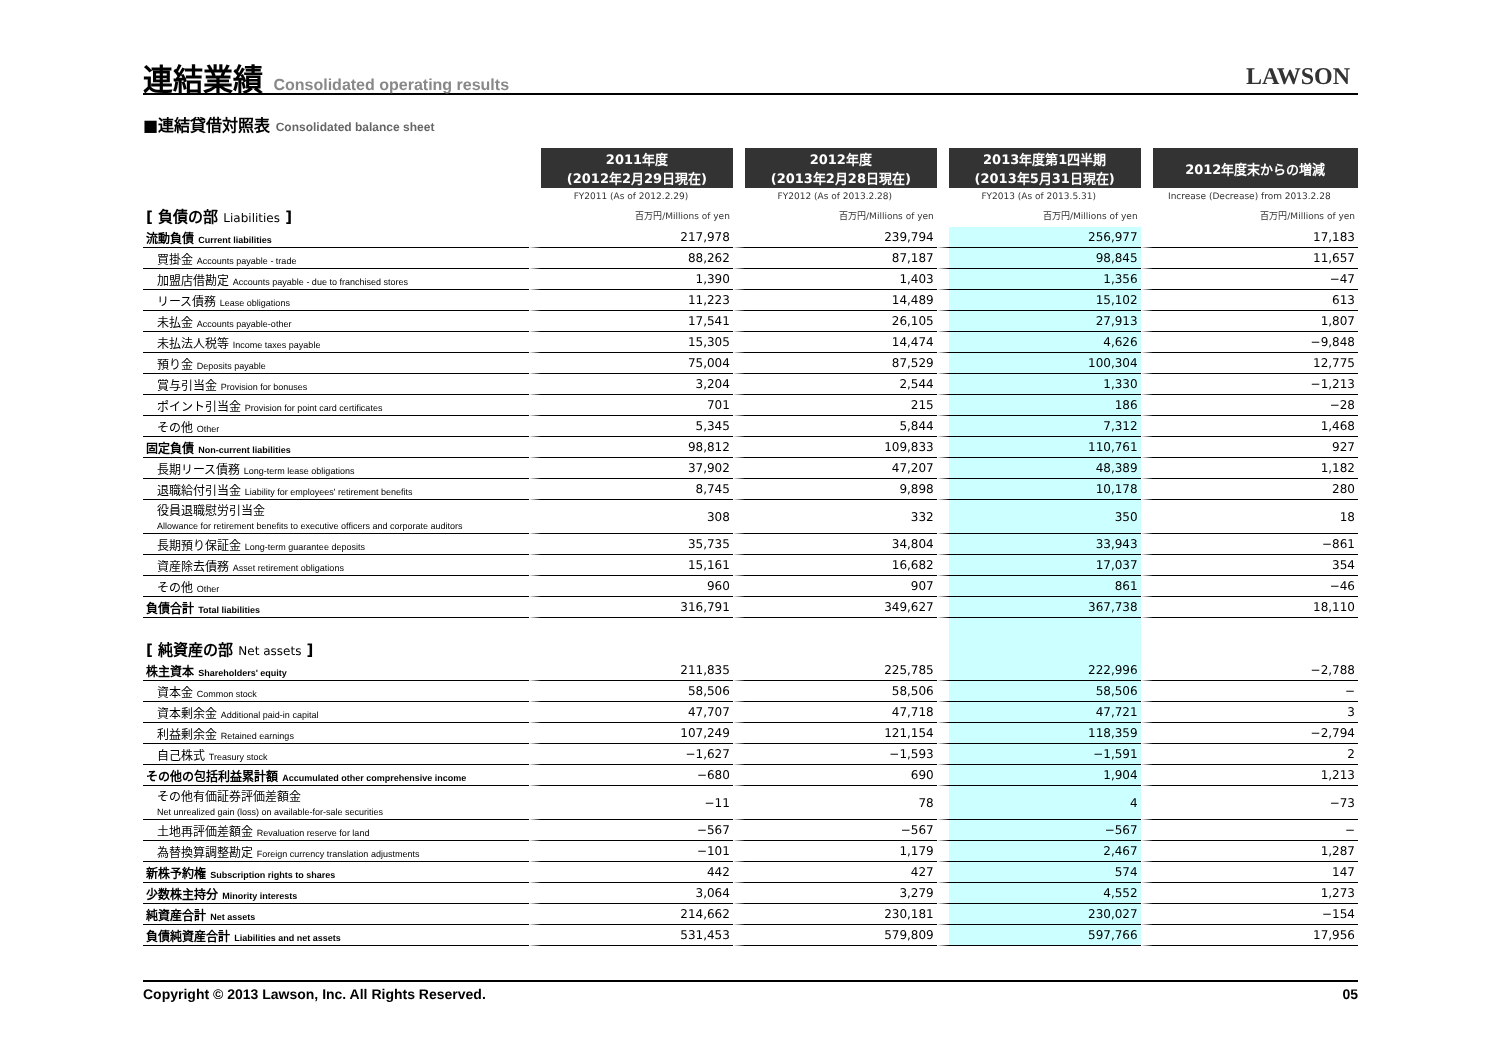連結業績 Consolidated operating results
LAWSON
■連結貸借対照表 Consolidated balance sheet
| | 2011年度 (2012年2月29日現在) | 2012年度 (2013年2月28日現在) | 2013年度第1四半期 (2013年5月31日現在) | 2012年度末からの増減 |
| --- | --- | --- | --- | --- |
| | FY2011 (As of 2012.2.29) | FY2012 (As of 2013.2.28) | FY2013 (As of 2013.5.31) | Increase (Decrease) from 2013.2.28 |
| [ 負債の部 Liabilities ] | 百万円/Millions of yen | 百万円/Millions of yen | 百万円/Millions of yen | 百万円/Millions of yen |
| 流動負債 Current liabilities | 217,978 | 239,794 | 256,977 | 17,183 |
| 買掛金 Accounts payable - trade | 88,262 | 87,187 | 98,845 | 11,657 |
| 加盟店借勘定 Accounts payable - due to franchised stores | 1,390 | 1,403 | 1,356 | −47 |
| リース債務 Lease obligations | 11,223 | 14,489 | 15,102 | 613 |
| 未払金 Accounts payable-other | 17,541 | 26,105 | 27,913 | 1,807 |
| 未払法人税等 Income taxes payable | 15,305 | 14,474 | 4,626 | −9,848 |
| 預り金 Deposits payable | 75,004 | 87,529 | 100,304 | 12,775 |
| 賞与引当金 Provision for bonuses | 3,204 | 2,544 | 1,330 | −1,213 |
| ポイント引当金 Provision for point card certificates | 701 | 215 | 186 | −28 |
| その他 Other | 5,345 | 5,844 | 7,312 | 1,468 |
| 固定負債 Non-current liabilities | 98,812 | 109,833 | 110,761 | 927 |
| 長期リース債務 Long-term lease obligations | 37,902 | 47,207 | 48,389 | 1,182 |
| 退職給付引当金 Liability for employees' retirement benefits | 8,745 | 9,898 | 10,178 | 280 |
| 役員退職慰労引当金 Allowance for retirement benefits to executive officers and corporate auditors | 308 | 332 | 350 | 18 |
| 長期預り保証金 Long-term guarantee deposits | 35,735 | 34,804 | 33,943 | −861 |
| 資産除去債務 Asset retirement obligations | 15,161 | 16,682 | 17,037 | 354 |
| その他 Other | 960 | 907 | 861 | −46 |
| 負債合計 Total liabilities | 316,791 | 349,627 | 367,738 | 18,110 |
| [ 純資産の部 Net assets ] | | | | |
| 株主資本 Shareholders' equity | 211,835 | 225,785 | 222,996 | −2,788 |
| 資本金 Common stock | 58,506 | 58,506 | 58,506 | − |
| 資本剰余金 Additional paid-in capital | 47,707 | 47,718 | 47,721 | 3 |
| 利益剰余金 Retained earnings | 107,249 | 121,154 | 118,359 | −2,794 |
| 自己株式 Treasury stock | −1,627 | −1,593 | −1,591 | 2 |
| その他の包括利益累計額 Accumulated other comprehensive income | −680 | 690 | 1,904 | 1,213 |
| その他有価証券評価差額金 Net unrealized gain (loss) on available-for-sale securities | −11 | 78 | 4 | −73 |
| 土地再評価差額金 Revaluation reserve for land | −567 | −567 | −567 | − |
| 為替換算調整勘定 Foreign currency translation adjustments | −101 | 1,179 | 2,467 | 1,287 |
| 新株予約権 Subscription rights to shares | 442 | 427 | 574 | 147 |
| 少数株主持分 Minority interests | 3,064 | 3,279 | 4,552 | 1,273 |
| 純資産合計 Net assets | 214,662 | 230,181 | 230,027 | −154 |
| 負債純資産合計 Liabilities and net assets | 531,453 | 579,809 | 597,766 | 17,956 |
Copyright © 2013 Lawson, Inc. All Rights Reserved. 05